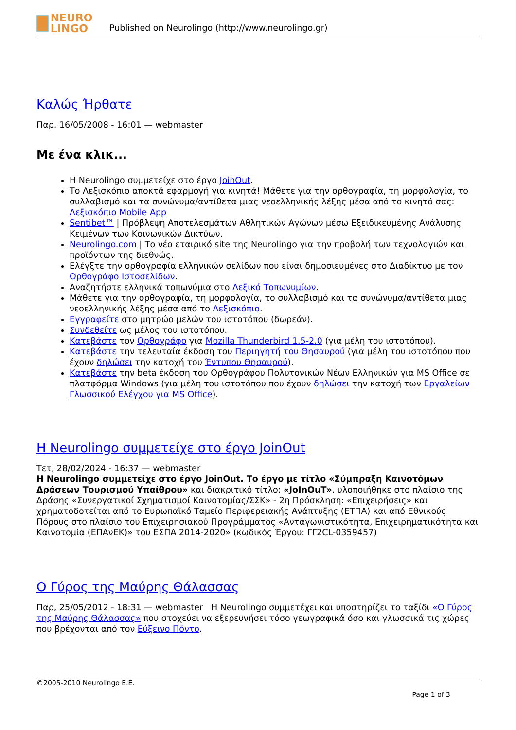NEURO LINGO
Published on Neurolingo (http://www.neurolingo.gr)
Καλώς Ήρθατε
Παρ, 16/05/2008 - 16:01 — webmaster
Με ένα κλικ...
Η Neurolingo συμμετείχε στο έργο JoinOut.
Το Λεξισκόπιο αποκτά εφαρμογή για κινητά! Μάθετε για την ορθογραφία, τη μορφολογία, το συλλαβισμό και τα συνώνυμα/αντίθετα μιας νεοελληνικής λέξης μέσα από το κινητό σας: Λεξισκόπιο Mobile App
Sentibet™ | Πρόβλεψη Αποτελεσμάτων Αθλητικών Αγώνων μέσω Εξειδικευμένης Ανάλυσης Κειμένων των Κοινωνικών Δικτύων.
Neurolingo.com | Το νέο εταιρικό site της Neurolingo για την προβολή των τεχνολογιών και προϊόντων της διεθνώς.
Ελέγξτε την ορθογραφία ελληνικών σελίδων που είναι δημοσιευμένες στο Διαδίκτυο με τον Ορθογράφο Ιστοσελίδων.
Αναζητήστε ελληνικά τοπωνύμια στο Λεξικό Τοπωνυμίων.
Μάθετε για την ορθογραφία, τη μορφολογία, το συλλαβισμό και τα συνώνυμα/αντίθετα μιας νεοελληνικής λέξης μέσα από το Λεξισκόπιο.
Εγγραφείτε στο μητρώο μελών του ιστοτόπου (δωρεάν).
Συνδεθείτε ως μέλος του ιστοτόπου.
Κατεβάστε τον Ορθογράφο για Mozilla Thunderbird 1.5-2.0 (για μέλη του ιστοτόπου).
Κατεβάστε την τελευταία έκδοση του Περιηγητή του Θησαυρού (για μέλη του ιστοτόπου που έχουν δηλώσει την κατοχή του Έντυπου Θησαυρού).
Κατεβάστε την beta έκδοση του Ορθογράφου Πολυτονικών Νέων Ελληνικών για MS Office σε πλατφόρμα Windows (για μέλη του ιστοτόπου που έχουν δηλώσει την κατοχή των Εργαλείων Γλωσσικού Ελέγχου για MS Office).
Η Neurolingo συμμετείχε στο έργο JoinOut
Τετ, 28/02/2024 - 16:37 — webmaster
Η Neurolingo συμμετείχε στο έργο JoinOut. Το έργο με τίτλο «Σύμπραξη Καινοτόμων Δράσεων Τουρισμού Υπαίθρου» και διακριτικό τίτλο: «JoInOuT», υλοποιήθηκε στο πλαίσιο της Δράσης «Συνεργατικοί Σχηματισμοί Καινοτομίας/ΣΣΚ» - 2η Πρόσκληση: «Επιχειρήσεις» και χρηματοδοτείται από το Ευρωπαϊκό Ταμείο Περιφερειακής Ανάπτυξης (ΕΤΠΑ) και από Εθνικούς Πόρους στο πλαίσιο του Επιχειρησιακού Προγράμματος «Ανταγωνιστικότητα, Επιχειρηματικότητα και Καινοτομία (ΕΠΑνΕΚ)» του ΕΣΠΑ 2014-2020» (κωδικός Έργου: ΓΓ2CL-0359457)
Ο Γύρος της Μαύρης Θάλασσας
Παρ, 25/05/2012 - 18:31 — webmaster Η Neurolingo συμμετέχει και υποστηρίζει το ταξίδι «Ο Γύρος της Μαύρης Θάλασσας» που στοχεύει να εξερευνήσει τόσο γεωγραφικά όσο και γλωσσικά τις χώρες που βρέχονται από τον Εύξεινο Πόντο.
©2005-2010 Neurolingo E.E.
Page 1 of 3